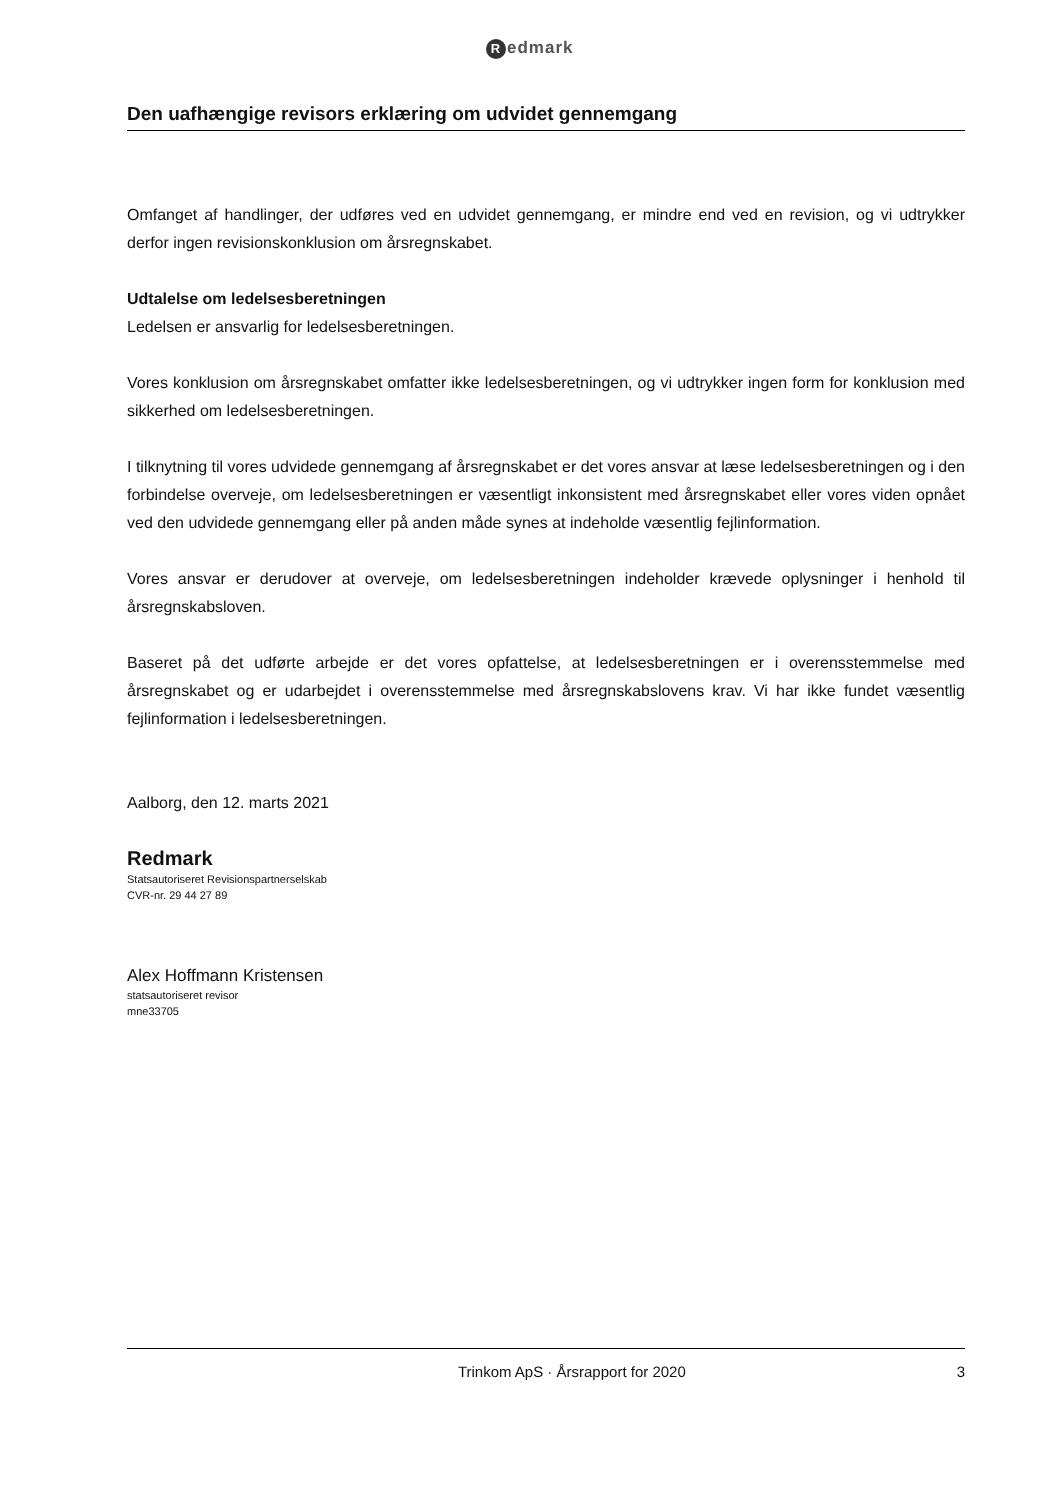Redmark
Den uafhængige revisors erklæring om udvidet gennemgang
Omfanget af handlinger, der udføres ved en udvidet gennemgang, er mindre end ved en revision, og vi udtrykker derfor ingen revisionskonklusion om årsregnskabet.
Udtalelse om ledelsesberetningen
Ledelsen er ansvarlig for ledelsesberetningen.
Vores konklusion om årsregnskabet omfatter ikke ledelsesberetningen, og vi udtrykker ingen form for konklusion med sikkerhed om ledelsesberetningen.
I tilknytning til vores udvidede gennemgang af årsregnskabet er det vores ansvar at læse ledelsesberetningen og i den forbindelse overveje, om ledelsesberetningen er væsentligt inkonsistent med årsregnskabet eller vores viden opnået ved den udvidede gennemgang eller på anden måde synes at indeholde væsentlig fejlinformation.
Vores ansvar er derudover at overveje, om ledelsesberetningen indeholder krævede oplysninger i henhold til årsregnskabsloven.
Baseret på det udførte arbejde er det vores opfattelse, at ledelsesberetningen er i overensstemmelse med årsregnskabet og er udarbejdet i overensstemmelse med årsregnskabslovens krav. Vi har ikke fundet væsentlig fejlinformation i ledelsesberetningen.
Aalborg, den 12. marts 2021
Redmark
Statsautoriseret Revisionspartnerselskab
CVR-nr. 29 44 27 89
Alex Hoffmann Kristensen
statsautoriseret revisor
mne33705
Trinkom ApS · Årsrapport for 2020
3